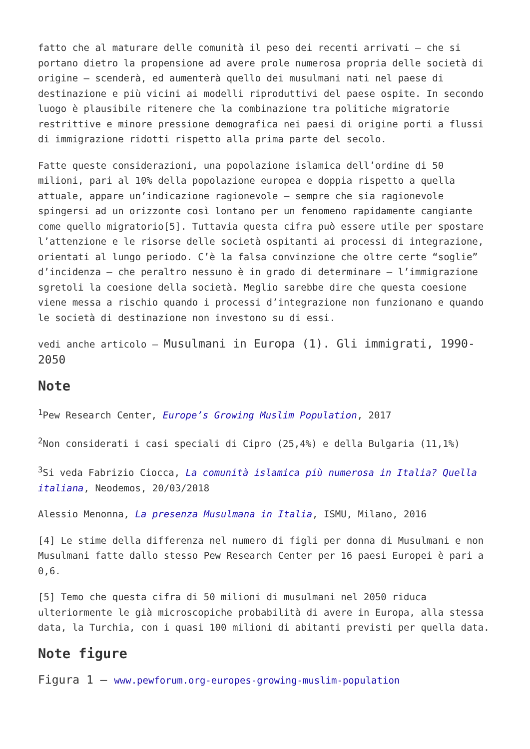fatto che al maturare delle comunità il peso dei recenti arrivati – che si portano dietro la propensione ad avere prole numerosa propria delle società di origine – scenderà, ed aumenterà quello dei musulmani nati nel paese di destinazione e più vicini ai modelli riproduttivi del paese ospite. In secondo luogo è plausibile ritenere che la combinazione tra politiche migratorie restrittive e minore pressione demografica nei paesi di origine porti a flussi di immigrazione ridotti rispetto alla prima parte del secolo.
Fatte queste considerazioni, una popolazione islamica dell’ordine di 50 milioni, pari al 10% della popolazione europea e doppia rispetto a quella attuale, appare un’indicazione ragionevole – sempre che sia ragionevole spingersi ad un orizzonte così lontano per un fenomeno rapidamente cangiante come quello migratorio[5]. Tuttavia questa cifra può essere utile per spostare l’attenzione e le risorse delle società ospitanti ai processi di integrazione, orientati al lungo periodo. C’è la falsa convinzione che oltre certe “soglie” d’incidenza – che peraltro nessuno è in grado di determinare – l’immigrazione sgretoli la coesione della società. Meglio sarebbe dire che questa coesione viene messa a rischio quando i processi d’integrazione non funzionano e quando le società di destinazione non investono su di essi.
vedi anche articolo – Musulmani in Europa (1). Gli immigrati, 1990-2050
Note
<sup>1</sup> Pew Research Center, Europe’s Growing Muslim Population, 2017
<sup>2</sup> Non considerati i casi speciali di Cipro (25,4%) e della Bulgaria (11,1%)
<sup>3</sup> Si veda Fabrizio Ciocca, La comunità islamica più numerosa in Italia? Quella italiana, Neodemos, 20/03/2018
Alessio Menonna, La presenza Musulmana in Italia, ISMU, Milano, 2016
[4] Le stime della differenza nel numero di figli per donna di Musulmani e non Musulmani fatte dallo stesso Pew Research Center per 16 paesi Europei è pari a 0,6.
[5] Temo che questa cifra di 50 milioni di musulmani nel 2050 riduca ulteriormente le già microscopiche probabilità di avere in Europa, alla stessa data, la Turchia, con i quasi 100 milioni di abitanti previsti per quella data.
Note figure
Figura 1 – www.pewforum.org-europes-growing-muslim-population